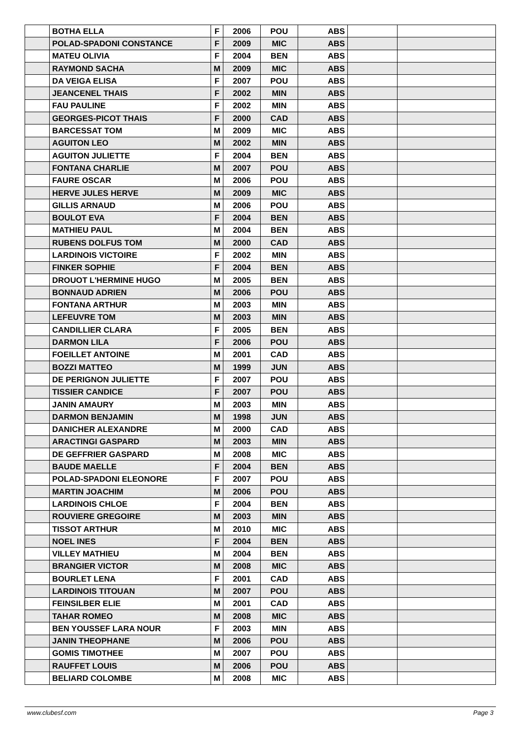| | BOTHA ELLA | F | 2006 | POU | ABS | | |
| | POLAD-SPADONI CONSTANCE | F | 2009 | MIC | ABS | | |
| | MATEU OLIVIA | F | 2004 | BEN | ABS | | |
| | RAYMOND SACHA | M | 2009 | MIC | ABS | | |
| | DA VEIGA ELISA | F | 2007 | POU | ABS | | |
| | JEANCENEL THAIS | F | 2002 | MIN | ABS | | |
| | FAU PAULINE | F | 2002 | MIN | ABS | | |
| | GEORGES-PICOT THAIS | F | 2000 | CAD | ABS | | |
| | BARCESSAT TOM | M | 2009 | MIC | ABS | | |
| | AGUITON LEO | M | 2002 | MIN | ABS | | |
| | AGUITON JULIETTE | F | 2004 | BEN | ABS | | |
| | FONTANA CHARLIE | M | 2007 | POU | ABS | | |
| | FAURE OSCAR | M | 2006 | POU | ABS | | |
| | HERVE JULES HERVE | M | 2009 | MIC | ABS | | |
| | GILLIS ARNAUD | M | 2006 | POU | ABS | | |
| | BOULOT EVA | F | 2004 | BEN | ABS | | |
| | MATHIEU PAUL | M | 2004 | BEN | ABS | | |
| | RUBENS DOLFUS TOM | M | 2000 | CAD | ABS | | |
| | LARDINOIS VICTOIRE | F | 2002 | MIN | ABS | | |
| | FINKER SOPHIE | F | 2004 | BEN | ABS | | |
| | DROUOT L'HERMINE HUGO | M | 2005 | BEN | ABS | | |
| | BONNAUD ADRIEN | M | 2006 | POU | ABS | | |
| | FONTANA ARTHUR | M | 2003 | MIN | ABS | | |
| | LEFEUVRE TOM | M | 2003 | MIN | ABS | | |
| | CANDILLIER CLARA | F | 2005 | BEN | ABS | | |
| | DARMON LILA | F | 2006 | POU | ABS | | |
| | FOEILLET ANTOINE | M | 2001 | CAD | ABS | | |
| | BOZZI MATTEO | M | 1999 | JUN | ABS | | |
| | DE PERIGNON JULIETTE | F | 2007 | POU | ABS | | |
| | TISSIER CANDICE | F | 2007 | POU | ABS | | |
| | JANIN AMAURY | M | 2003 | MIN | ABS | | |
| | DARMON BENJAMIN | M | 1998 | JUN | ABS | | |
| | DANICHER ALEXANDRE | M | 2000 | CAD | ABS | | |
| | ARACTINGI GASPARD | M | 2003 | MIN | ABS | | |
| | DE GEFFRIER GASPARD | M | 2008 | MIC | ABS | | |
| | BAUDE MAELLE | F | 2004 | BEN | ABS | | |
| | POLAD-SPADONI ELEONORE | F | 2007 | POU | ABS | | |
| | MARTIN JOACHIM | M | 2006 | POU | ABS | | |
| | LARDINOIS CHLOE | F | 2004 | BEN | ABS | | |
| | ROUVIERE GREGOIRE | M | 2003 | MIN | ABS | | |
| | TISSOT ARTHUR | M | 2010 | MIC | ABS | | |
| | NOEL INES | F | 2004 | BEN | ABS | | |
| | VILLEY MATHIEU | M | 2004 | BEN | ABS | | |
| | BRANGIER VICTOR | M | 2008 | MIC | ABS | | |
| | BOURLET LENA | F | 2001 | CAD | ABS | | |
| | LARDINOIS TITOUAN | M | 2007 | POU | ABS | | |
| | FEINSILBER ELIE | M | 2001 | CAD | ABS | | |
| | TAHAR ROMEO | M | 2008 | MIC | ABS | | |
| | BEN YOUSSEF LARA NOUR | F | 2003 | MIN | ABS | | |
| | JANIN THEOPHANE | M | 2006 | POU | ABS | | |
| | GOMIS TIMOTHEE | M | 2007 | POU | ABS | | |
| | RAUFFET LOUIS | M | 2006 | POU | ABS | | |
| | BELIARD COLOMBE | M | 2008 | MIC | ABS | | |
www.clubesf.com Page 3